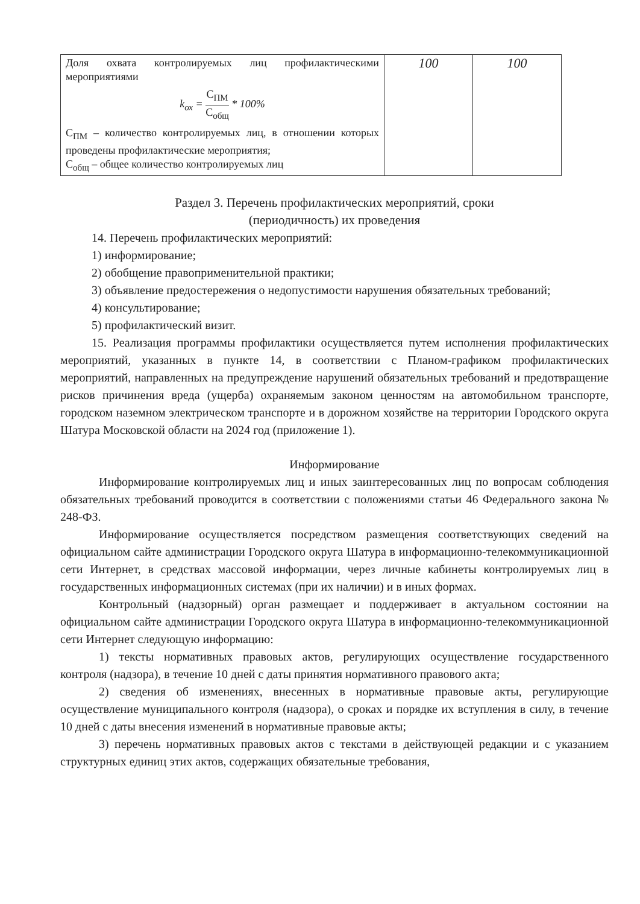| Доля охвата контролируемых лиц профилактическими мероприятиями k<sub>ох</sub> = С<sub>ПМ</sub> С<sub>общ</sub> * 100% С<sub>ПМ</sub> – количество контролируемых лиц, в отношении которых проведены профилактические мероприятия; С<sub>общ</sub> – общее количество контролируемых лиц | 100 | 100 |
Раздел 3. Перечень профилактических мероприятий, сроки
(периодичность) их проведения
14. Перечень профилактических мероприятий:
1) информирование;
2) обобщение правоприменительной практики;
3) объявление предостережения о недопустимости нарушения обязательных требований;
4) консультирование;
5) профилактический визит.
15. Реализация программы профилактики осуществляется путем исполнения профилактических мероприятий, указанных в пункте 14, в соответствии с Планом-графиком профилактических мероприятий, направленных на предупреждение нарушений обязательных требований и предотвращение рисков причинения вреда (ущерба) охраняемым законом ценностям на автомобильном транспорте, городском наземном электрическом транспорте и в дорожном хозяйстве на территории Городского округа Шатура Московской области на 2024 год (приложение 1).
Информирование
Информирование контролируемых лиц и иных заинтересованных лиц по вопросам соблюдения обязательных требований проводится в соответствии с положениями статьи 46 Федерального закона № 248-ФЗ.
Информирование осуществляется посредством размещения соответствующих сведений на официальном сайте администрации Городского округа Шатура в информационно-телекоммуникационной сети Интернет, в средствах массовой информации, через личные кабинеты контролируемых лиц в государственных информационных системах (при их наличии) и в иных формах.
Контрольный (надзорный) орган размещает и поддерживает в актуальном состоянии на официальном сайте администрации Городского округа Шатура в информационно-телекоммуникационной сети Интернет следующую информацию:
1) тексты нормативных правовых актов, регулирующих осуществление государственного контроля (надзора), в течение 10 дней с даты принятия нормативного правового акта;
2) сведения об изменениях, внесенных в нормативные правовые акты, регулирующие осуществление муниципального контроля (надзора), о сроках и порядке их вступления в силу, в течение 10 дней с даты внесения изменений в нормативные правовые акты;
3) перечень нормативных правовых актов с текстами в действующей редакции и с указанием структурных единиц этих актов, содержащих обязательные требования,